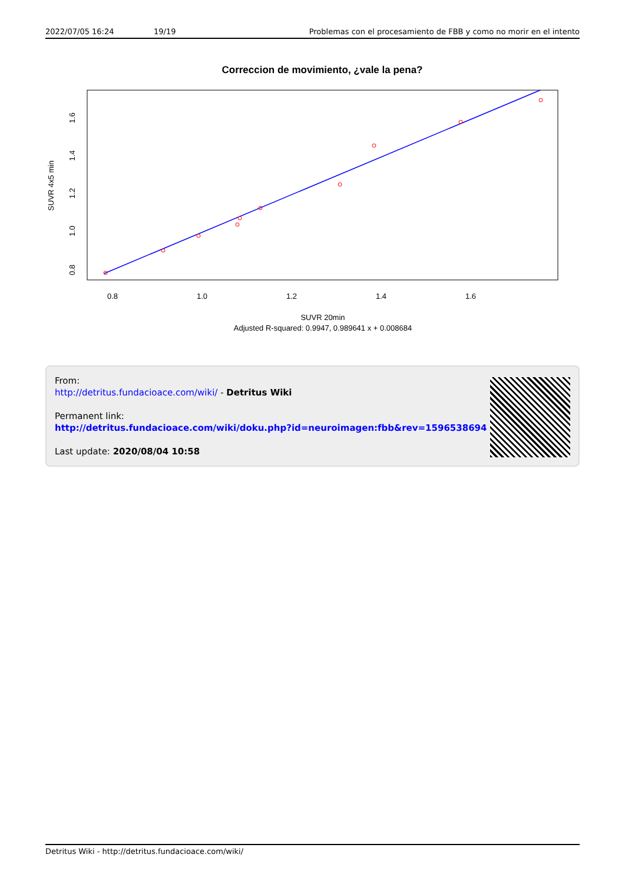2022/07/05 16:24 19/19 Problemas con el procesamiento de FBB y como no morir en el intento
Correccion de movimiento, ¿vale la pena?
0.8
1.0
1.2
1.4
1.6
SUVR 20min
Adjusted R-squared: 0.9947, 0.989641 x + 0.008684
SUVR 4x5 min
0.8
1.0
1.2
1.4
1.6
From:
http://detritus.fundacioace.com/wiki/ - Detritus Wiki
Permanent link:
http://detritus.fundacioace.com/wiki/doku.php?id=neuroimagen:fbb&rev=1596538694
Last update: 2020/08/04 10:58
Detritus Wiki - http://detritus.fundacioace.com/wiki/